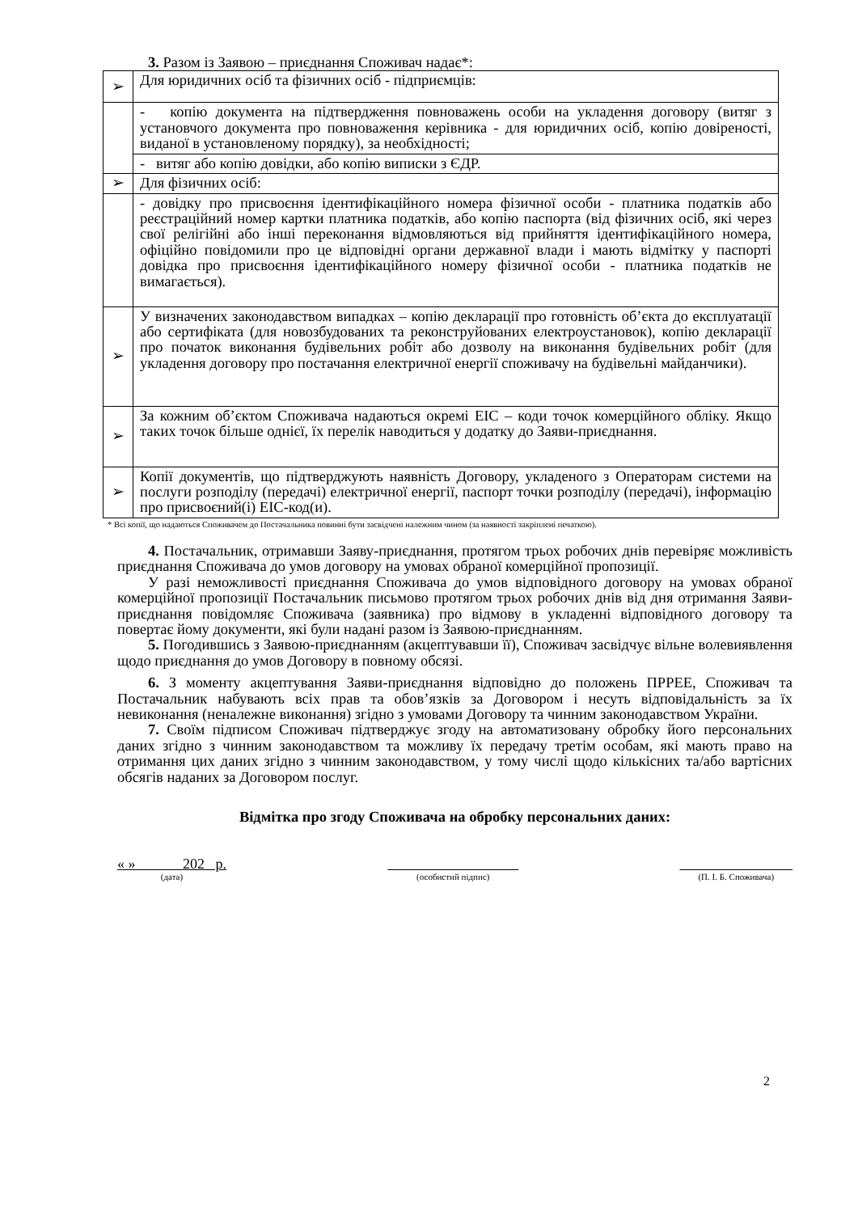3. Разом із Заявою – приєднання Споживач надає*:
| ➢ | Для юридичних осіб та фізичних осіб - підприємців: |
| | - копію документа на підтвердження повноважень особи на укладення договору (витяг з установчого документа про повноваження керівника - для юридичних осіб, копію довіреності, виданої в установленому порядку), за необхідності; |
| | - витяг або копію довідки, або копію виписки з ЄДР. |
| ➢ | Для фізичних осіб: |
| | - довідку про присвоєння ідентифікаційного номера фізичної особи - платника податків або реєстраційний номер картки платника податків, або копію паспорта (від фізичних осіб, які через свої релігійні або інші переконання відмовляються від прийняття ідентифікаційного номера, офіційно повідомили про це відповідні органи державної влади і мають відмітку у паспорті довідка про присвоєння ідентифікаційного номеру фізичної особи - платника податків не вимагається). |
| ➢ | У визначених законодавством випадках – копію декларації про готовність об’єкта до експлуатації або сертифіката (для новозбудованих та реконструйованих електроустановок), копію декларації про початок виконання будівельних робіт або дозволу на виконання будівельних робіт (для укладення договору про постачання електричної енергії споживачу на будівельні майданчики). |
| ➢ | За кожним об’єктом Споживача надаються окремі ЕІС – коди точок комерційного обліку. Якщо таких точок більше однієї, їх перелік наводиться у додатку до Заяви-приєднання. |
| ➢ | Копії документів, що підтверджують наявність Договору, укладеного з Операторам системи на послуги розподілу (передачі) електричної енергії, паспорт точки розподілу (передачі), інформацію про присвоєний(і) ЕІС-код(и). |
* Всі копії, що надаються Споживачем до Постачальника повинні бути засвідчені належним чином (за наявності закріплені печаткою).
4. Постачальник, отримавши Заяву-приєднання, протягом трьох робочих днів перевіряє можливість приєднання Споживача до умов договору на умовах обраної комерційної пропозиції.
У разі неможливості приєднання Споживача до умов відповідного договору на умовах обраної комерційної пропозиції Постачальник письмово протягом трьох робочих днів від дня отримання Заяви-приєднання повідомляє Споживача (заявника) про відмову в укладенні відповідного договору та повертає йому документи, які були надані разом із Заявою-приєднанням.
5. Погодившись з Заявою-приєднанням (акцептувавши її), Споживач засвідчує вільне волевиявлення щодо приєднання до умов Договору в повному обсязі.
6. З моменту акцептування Заяви-приєднання відповідно до положень ПРРЕЕ, Споживач та Постачальник набувають всіх прав та обов’язків за Договором і несуть відповідальність за їх невиконання (неналежне виконання) згідно з умовами Договору та чинним законодавством України.
7. Своїм підписом Споживач підтверджує згоду на автоматизовану обробку його персональних даних згідно з чинним законодавством та можливу їх передачу третім особам, які мають право на отримання цих даних згідно з чинним законодавством, у тому числі щодо кількісних та/або вартісних обсягів наданих за Договором послуг.
Відмітка про згоду Споживача на обробку персональних даних:
« » 202 р.
(дата)
(особистий підпис) (П. І. Б. Споживача)
2